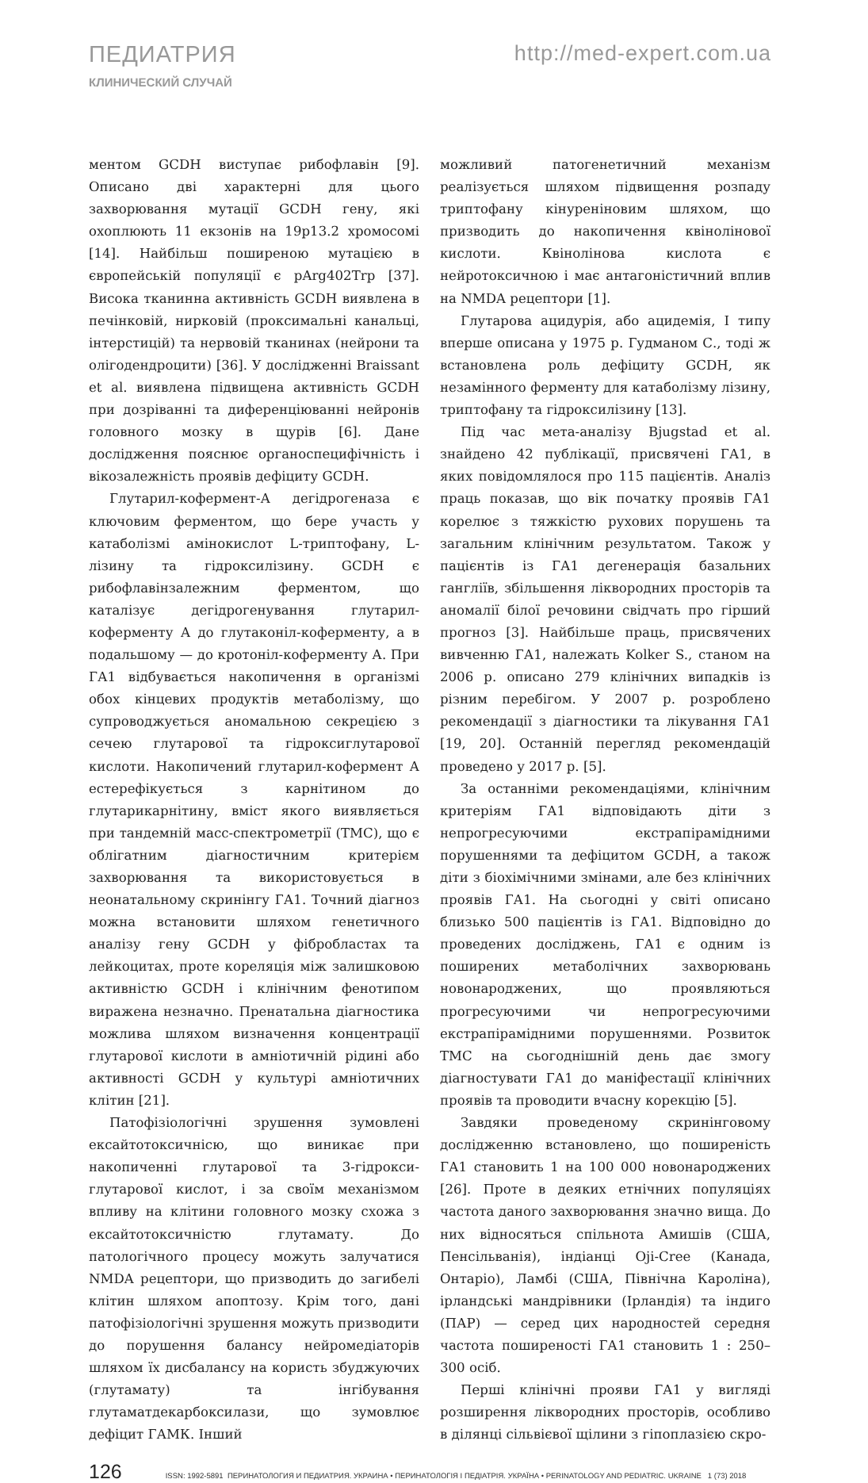ПЕДИАТРИЯ
КЛИНИЧЕСКИЙ СЛУЧАЙ
http://med-expert.com.ua
ментом GCDH виступає рибофлавін [9]. Описано дві характерні для цього захворювання мутації GCDH гену, які охоплюють 11 екзонів на 19p13.2 хромосомі [14]. Найбільш поширеною мутацією в європейській популяції є pArg402Trp [37]. Висока тканинна активність GCDH виявлена в печінковій, нирковій (проксимальні канальці, інтерстицій) та нервовій тканинах (нейрони та олігодендроцити) [36]. У дослідженні Braissant et al. виявлена підвищена активність GCDH при дозріванні та диференціюванні нейронів головного мозку в щурів [6]. Дане дослідження пояснює органоспецифічність і вікозалежність проявів дефіциту GCDH.
Глутарил-кофермент-А дегідрогеназа є ключовим ферментом, що бере участь у катаболізмі амінокислот L-триптофану, L-лізину та гідроксилізину. GCDH є рибофлавінзалежним ферментом, що каталізує дегідрогенування глутарил-коферменту А до глутаконіл-коферменту, а в подальшому — до кротоніл-коферменту А. При ГА1 відбувається накопичення в організмі обох кінцевих продуктів метаболізму, що супроводжується аномальною секрецією з сечею глутарової та гідроксиглутарової кислоти. Накопичений глутарил-кофермент А естерефікується з карнітином до глутарикарнітину, вміст якого виявляється при тандемній масс-спектрометрії (ТМС), що є облігатним діагностичним критерієм захворювання та використовується в неонатальному скринінгу ГА1. Точний діагноз можна встановити шляхом генетичного аналізу гену GCDH у фібробластах та лейкоцитах, проте кореляція між залишковою активністю GCDH і клінічним фенотипом виражена незначно. Пренатальна діагностика можлива шляхом визначення концентрації глутарової кислоти в амніотичній рідині або активності GCDH у культурі амніотичних клітин [21].
Патофізіологічні зрушення зумовлені ексайтотоксичнісю, що виникає при накопиченні глутарової та 3-гідрокси-глутарової кислот, і за своїм механізмом впливу на клітини головного мозку схожа з ексайтотоксичністю глутамату. До патологічного процесу можуть залучатися NMDA рецептори, що призводить до загибелі клітин шляхом апоптозу. Крім того, дані патофізіологічні зрушення можуть призводити до порушення балансу нейромедіаторів шляхом їх дисбалансу на користь збуджуючих (глутамату) та інгібування глутаматдекарбоксилази, що зумовлює дефіцит ГАМК. Інший
можливий патогенетичний механізм реалізується шляхом підвищення розпаду триптофану кінуреніновим шляхом, що призводить до накопичення квінолінової кислоти. Квінолінова кислота є нейротоксичною і має антагоністичний вплив на NMDA рецептори [1].
Глутарова ацидурія, або ацидемія, I типу вперше описана у 1975 р. Гудманом С., тоді ж встановлена роль дефіциту GCDH, як незамінного ферменту для катаболізму лізину, триптофану та гідроксилізину [13].
Під час мета-аналізу Bjugstad et al. знайдено 42 публікації, присвячені ГА1, в яких повідомлялося про 115 пацієнтів. Аналіз праць показав, що вік початку проявів ГА1 корелює з тяжкістю рухових порушень та загальним клінічним результатом. Також у пацієнтів із ГА1 дегенерація базальних гангліїв, збільшення ліквородних просторів та аномалії білої речовини свідчать про гірший прогноз [3]. Найбільше праць, присвячених вивченню ГА1, належать Kolker S., станом на 2006 р. описано 279 клінічних випадків із різним перебігом. У 2007 р. розроблено рекомендації з діагностики та лікування ГА1 [19, 20]. Останній перегляд рекомендацій проведено у 2017 р. [5].
За останніми рекомендаціями, клінічним критеріям ГА1 відповідають діти з непрогресуючими екстрапірамідними порушеннями та дефіцитом GCDH, а також діти з біохімічними змінами, але без клінічних проявів ГА1. На сьогодні у світі описано близько 500 пацієнтів із ГА1. Відповідно до проведених досліджень, ГА1 є одним із поширених метаболічних захворювань новонароджених, що проявляються прогресуючими чи непрогресуючими екстрапірамідними порушеннями. Розвиток ТМС на сьогоднішній день дає змогу діагностувати ГА1 до маніфестації клінічних проявів та проводити вчасну корекцію [5].
Завдяки проведеному скринінговому дослідженню встановлено, що поширеність ГА1 становить 1 на 100 000 новонароджених [26]. Проте в деяких етнічних популяціях частота даного захворювання значно вища. До них відносяться спільнота Амишів (США, Пенсільванія), індіанці Oji-Cree (Канада, Онтаріо), Ламбі (США, Північна Кароліна), ірландські мандрівники (Ірландія) та індиго (ПАР) — серед цих народностей середня частота поширеності ГА1 становить 1 : 250–300 осіб.
Перші клінічні прояви ГА1 у вигляді розширення ліквородних просторів, особливо в ділянці сільвієвої щілини з гіпоплазією скро-
126 ISSN: 1992-5891 ПЕРИНАТОЛОГИЯ И ПЕДИАТРИЯ. УКРАИНА • ПЕРИНАТОЛОГІЯ І ПЕДІАТРІЯ. УКРАЇНА • PERINATOLOGY AND PEDIATRIC. UKRAINE 1 (73) 2018